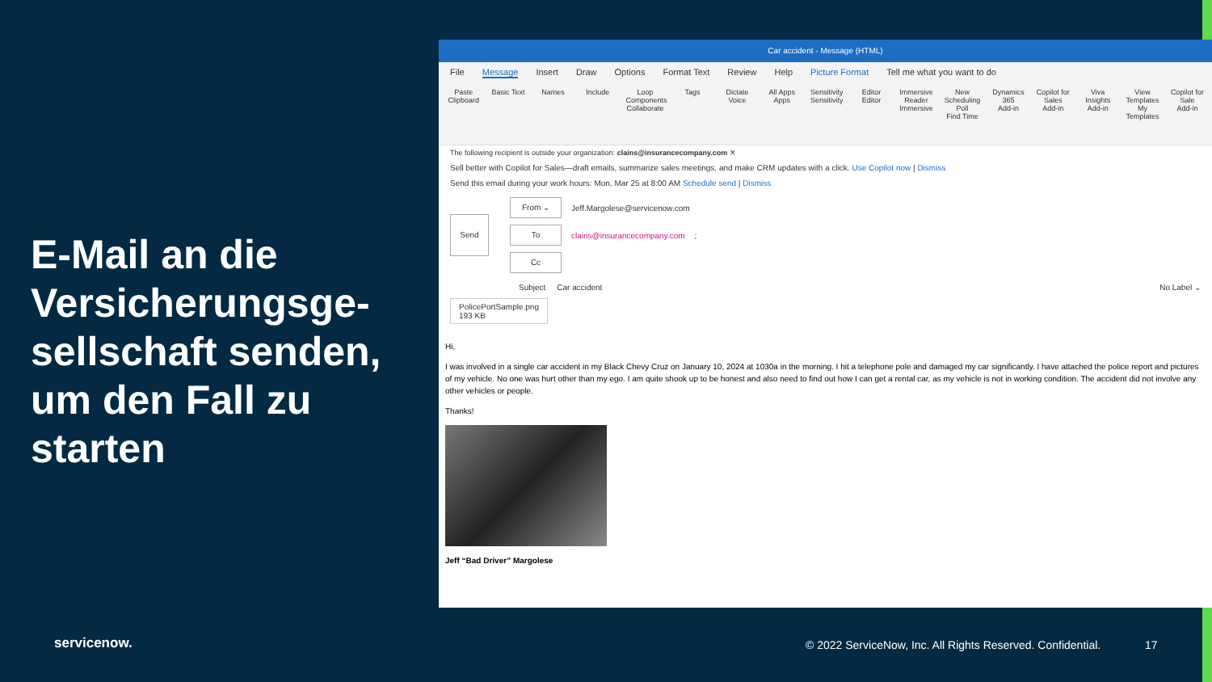E-Mail an die Versicherungsge-sellschaft senden, um den Fall zu starten
Car accident - Message (HTML)
File Message Insert Draw Options Format Text Review Help Picture Format Tell me what you want to do
Paste
Clipboard
Basic Text
Names Include Loop Components
Collaborate
Tags Dictate
Voice
All Apps
Apps
Sensitivity
Sensitivity
Editor
Editor
Immersive Reader
Immersive
New Scheduling Poll
Find Time
Dynamics 365
Add-in
Copilot for Sales
Add-in
Viva Insights
Add-in
View Templates
My Templates
Copilot for Sale
Add-in
The following recipient is outside your organization: clains@insurancecompany.com ✕
Sell better with Copilot for Sales—draft emails, summarize sales meetings, and make CRM updates with a click. Use Copilot now | Dismiss
Send this email during your work hours: Mon, Mar 25 at 8:00 AM Schedule send | Dismiss
Send
From ⌄
Jeff.Margolese@servicenow.com
To
clains@insurancecompany.com;
Cc
Subject Car accident No Label ⌄
PolicePortSample.png
193 KB
Hi,
I was involved in a single car accident in my Black Chevy Cruz on January 10, 2024 at 1030a in the morning. I hit a telephone pole and damaged my car significantly. I have attached the police report and pictures of my vehicle. No one was hurt other than my ego. I am quite shook up to be honest and also need to find out how I can get a rental car, as my vehicle is not in working condition. The accident did not involve any other vehicles or people.
Thanks!
Jeff “Bad Driver” Margolese
servicenow.
© 2022 ServiceNow, Inc. All Rights Reserved. Confidential.
17